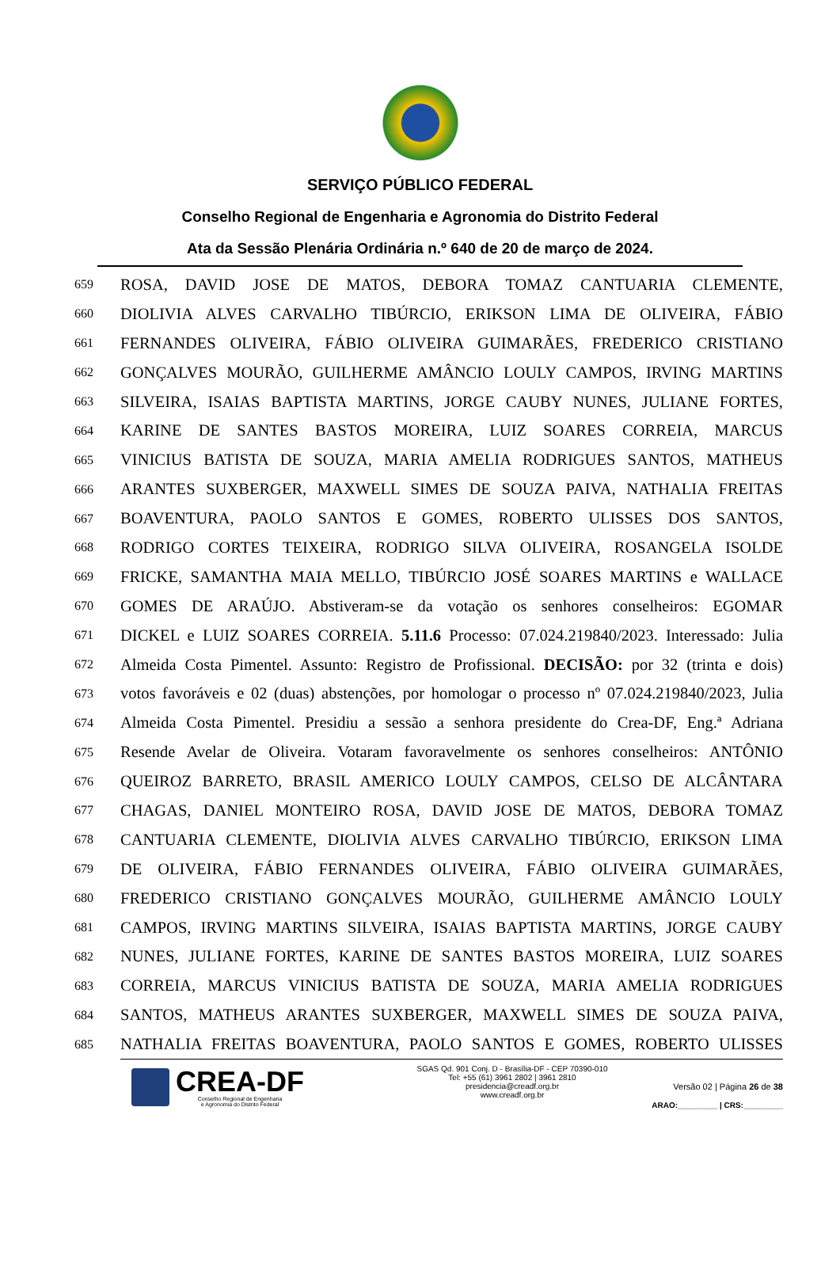SERVIÇO PÚBLICO FEDERAL
Conselho Regional de Engenharia e Agronomia do Distrito Federal
Ata da Sessão Plenária Ordinária n.º 640 de 20 de março de 2024.
659 ROSA, DAVID JOSE DE MATOS, DEBORA TOMAZ CANTUARIA CLEMENTE,
660 DIOLIVIA ALVES CARVALHO TIBÚRCIO, ERIKSON LIMA DE OLIVEIRA, FÁBIO
661 FERNANDES OLIVEIRA, FÁBIO OLIVEIRA GUIMARÃES, FREDERICO CRISTIANO
662 GONÇALVES MOURÃO, GUILHERME AMÂNCIO LOULY CAMPOS, IRVING MARTINS
663 SILVEIRA, ISAIAS BAPTISTA MARTINS, JORGE CAUBY NUNES, JULIANE FORTES,
664 KARINE DE SANTES BASTOS MOREIRA, LUIZ SOARES CORREIA, MARCUS
665 VINICIUS BATISTA DE SOUZA, MARIA AMELIA RODRIGUES SANTOS, MATHEUS
666 ARANTES SUXBERGER, MAXWELL SIMES DE SOUZA PAIVA, NATHALIA FREITAS
667 BOAVENTURA, PAOLO SANTOS E GOMES, ROBERTO ULISSES DOS SANTOS,
668 RODRIGO CORTES TEIXEIRA, RODRIGO SILVA OLIVEIRA, ROSANGELA ISOLDE
669 FRICKE, SAMANTHA MAIA MELLO, TIBÚRCIO JOSÉ SOARES MARTINS e WALLACE
670 GOMES DE ARAÚJO. Abstiveram-se da votação os senhores conselheiros: EGOMAR
671 DICKEL e LUIZ SOARES CORREIA. 5.11.6 Processo: 07.024.219840/2023. Interessado: Julia
672 Almeida Costa Pimentel. Assunto: Registro de Profissional. DECISÃO: por 32 (trinta e dois)
673 votos favoráveis e 02 (duas) abstenções, por homologar o processo nº 07.024.219840/2023, Julia
674 Almeida Costa Pimentel. Presidiu a sessão a senhora presidente do Crea-DF, Eng.ª Adriana
675 Resende Avelar de Oliveira. Votaram favoravelmente os senhores conselheiros: ANTÔNIO
676 QUEIROZ BARRETO, BRASIL AMERICO LOULY CAMPOS, CELSO DE ALCÂNTARA
677 CHAGAS, DANIEL MONTEIRO ROSA, DAVID JOSE DE MATOS, DEBORA TOMAZ
678 CANTUARIA CLEMENTE, DIOLIVIA ALVES CARVALHO TIBÚRCIO, ERIKSON LIMA
679 DE OLIVEIRA, FÁBIO FERNANDES OLIVEIRA, FÁBIO OLIVEIRA GUIMARÃES,
680 FREDERICO CRISTIANO GONÇALVES MOURÃO, GUILHERME AMÂNCIO LOULY
681 CAMPOS, IRVING MARTINS SILVEIRA, ISAIAS BAPTISTA MARTINS, JORGE CAUBY
682 NUNES, JULIANE FORTES, KARINE DE SANTES BASTOS MOREIRA, LUIZ SOARES
683 CORREIA, MARCUS VINICIUS BATISTA DE SOUZA, MARIA AMELIA RODRIGUES
684 SANTOS, MATHEUS ARANTES SUXBERGER, MAXWELL SIMES DE SOUZA PAIVA,
685 NATHALIA FREITAS BOAVENTURA, PAOLO SANTOS E GOMES, ROBERTO ULISSES
CREA-DF
Conselho Regional de Engenharia
e Agronomia do Distrito Federal
SGAS Qd. 901 Conj. D - Brasília-DF - CEP 70390-010
Tel: +55 (61) 3961 2802 | 3961 2810
presidencia@creadf.org.br
www.creadf.org.br
Versão 02 | Página 26 de 38
ARAO:_________ | CRS:_________